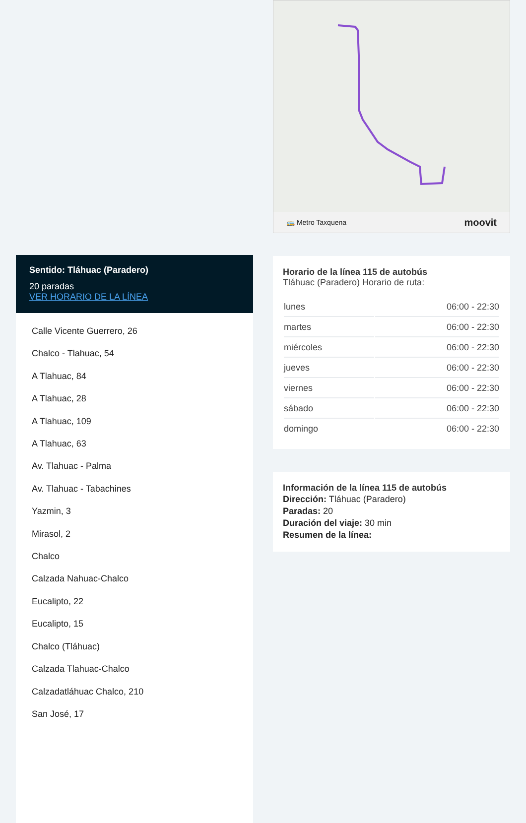Sentido: Tláhuac (Paradero)
20 paradas
VER HORARIO DE LA LÍNEA
Calle Vicente Guerrero, 26
Chalco - Tlahuac, 54
A Tlahuac, 84
A Tlahuac, 28
A Tlahuac, 109
A Tlahuac, 63
Av. Tlahuac - Palma
Av. Tlahuac - Tabachines
Yazmin, 3
Mirasol, 2
Chalco
Calzada Nahuac-Chalco
Eucalipto, 22
Eucalipto, 15
Chalco (Tláhuac)
Calzada Tlahuac-Chalco
Calzadatláhuac Chalco, 210
San José, 17
🚌 Metro Taxquena moovit
Horario de la línea 115 de autobús
Tláhuac (Paradero) Horario de ruta:
| lunes | 06:00 - 22:30 |
| martes | 06:00 - 22:30 |
| miércoles | 06:00 - 22:30 |
| jueves | 06:00 - 22:30 |
| viernes | 06:00 - 22:30 |
| sábado | 06:00 - 22:30 |
| domingo | 06:00 - 22:30 |
Información de la línea 115 de autobús
Dirección: Tláhuac (Paradero)
Paradas: 20
Duración del viaje: 30 min
Resumen de la línea: